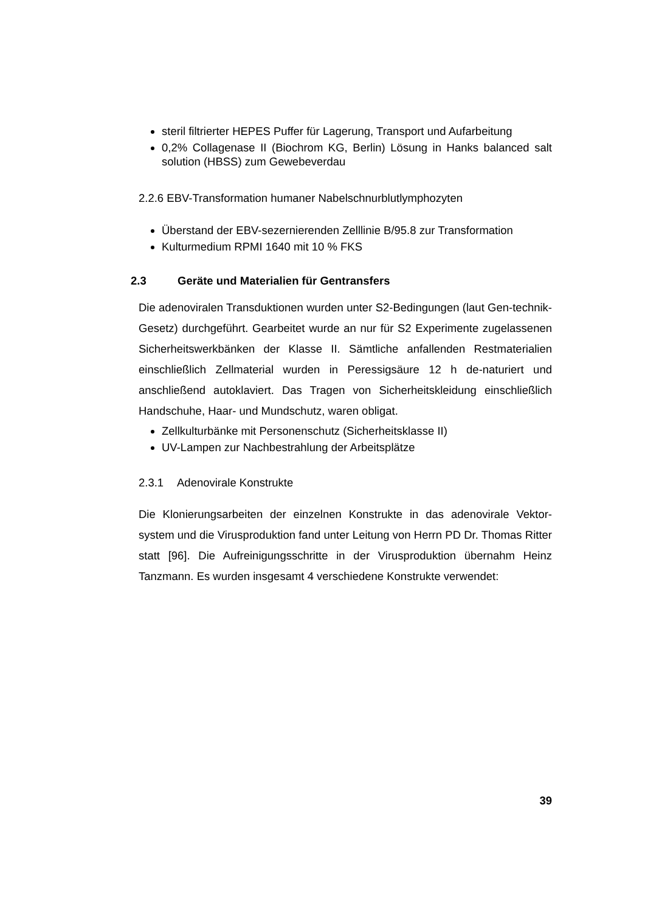steril filtrierter HEPES Puffer für Lagerung, Transport und Aufarbeitung
0,2% Collagenase II (Biochrom KG, Berlin) Lösung in Hanks balanced salt solution (HBSS) zum Gewebeverdau
2.2.6 EBV-Transformation humaner Nabelschnurblutlymphozyten
Überstand der EBV-sezernierenden Zelllinie B/95.8 zur Transformation
Kulturmedium RPMI 1640 mit 10 % FKS
2.3 Geräte und Materialien für Gentransfers
Die adenoviralen Transduktionen wurden unter S2-Bedingungen (laut Gen-technik-Gesetz) durchgeführt. Gearbeitet wurde an nur für S2 Experimente zugelassenen Sicherheitswerkbänken der Klasse II. Sämtliche anfallenden Restmaterialien einschließlich Zellmaterial wurden in Peressigsäure 12 h de-naturiert und anschließend autoklaviert. Das Tragen von Sicherheitskleidung einschließlich Handschuhe, Haar- und Mundschutz, waren obligat.
Zellkulturbänke mit Personenschutz (Sicherheitsklasse II)
UV-Lampen zur Nachbestrahlung der Arbeitsplätze
2.3.1 Adenovirale Konstrukte
Die Klonierungsarbeiten der einzelnen Konstrukte in das adenovirale Vektor-system und die Virusproduktion fand unter Leitung von Herrn PD Dr. Thomas Ritter statt [96]. Die Aufreinigungsschritte in der Virusproduktion übernahm Heinz Tanzmann. Es wurden insgesamt 4 verschiedene Konstrukte verwendet:
39